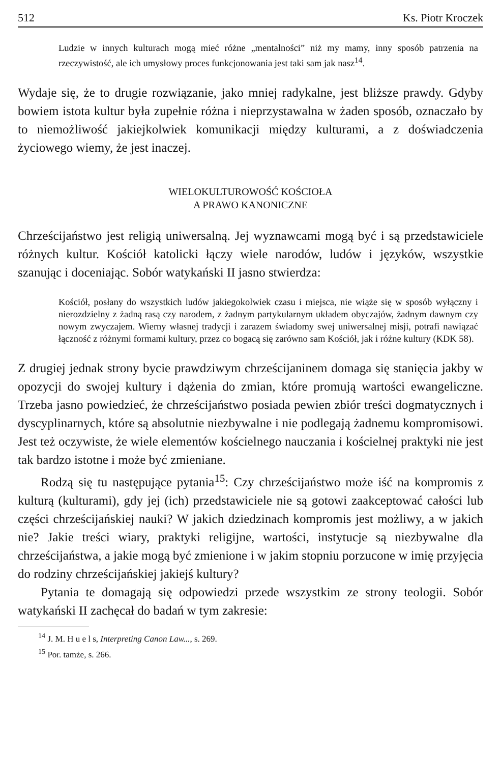512 Ks. Piotr Kroczek
Ludzie w innych kulturach mogą mieć różne „mentalności” niż my mamy, inny sposób patrzenia na rzeczywistość, ale ich umysłowy proces funkcjonowania jest taki sam jak nasz<sup>14</sup>.
Wydaje się, że to drugie rozwiązanie, jako mniej radykalne, jest bliższe prawdy. Gdyby bowiem istota kultur była zupełnie różna i nieprzystawalna w żaden sposób, oznaczało by to niemożliwość jakiejkolwiek komunikacji między kulturami, a z doświadczenia życiowego wiemy, że jest inaczej.
WIELOKULTUROWOŚĆ KOŚCIOŁA
A PRAWO KANONICZNE
Chrześcijaństwo jest religią uniwersalną. Jej wyznawcami mogą być i są przedstawiciele różnych kultur. Kościół katolicki łączy wiele narodów, ludów i języków, wszystkie szanując i doceniając. Sobór watykański II jasno stwierdza:
Kościół, posłany do wszystkich ludów jakiegokolwiek czasu i miejsca, nie wiąże się w sposób wyłączny i nierozdzielny z żadną rasą czy narodem, z żadnym partykularnym układem obyczajów, żadnym dawnym czy nowym zwyczajem. Wierny własnej tradycji i zarazem świadomy swej uniwersalnej misji, potrafi nawiązać łączność z różnymi formami kultury, przez co bogacą się zarówno sam Kościół, jak i różne kultury (KDK 58).
Z drugiej jednak strony bycie prawdziwym chrześcijaninem domaga się stanięcia jakby w opozycji do swojej kultury i dążenia do zmian, które promują wartości ewangeliczne. Trzeba jasno powiedzieć, że chrześcijaństwo posiada pewien zbiór treści dogmatycznych i dyscyplinarnych, które są absolutnie niezbywalne i nie podlegają żadnemu kompromisowi. Jest też oczywiste, że wiele elementów kościelnego nauczania i kościelnej praktyki nie jest tak bardzo istotne i może być zmieniane.
Rodzą się tu następujące pytania<sup>15</sup>: Czy chrześcijaństwo może iść na kompromis z kulturą (kulturami), gdy jej (ich) przedstawiciele nie są gotowi zaakceptować całości lub części chrześcijańskiej nauki? W jakich dziedzinach kompromis jest możliwy, a w jakich nie? Jakie treści wiary, praktyki religijne, wartości, instytucje są niezbywalne dla chrześcijaństwa, a jakie mogą być zmienione i w jakim stopniu porzucone w imię przyjęcia do rodziny chrześcijańskiej jakiejś kultury?
Pytania te domagają się odpowiedzi przede wszystkim ze strony teologii. Sobór watykański II zachęcał do badań w tym zakresie:
<sup>14</sup> J. M. H u e l s, Interpreting Canon Law..., s. 269.
<sup>15</sup> Por. tamże, s. 266.